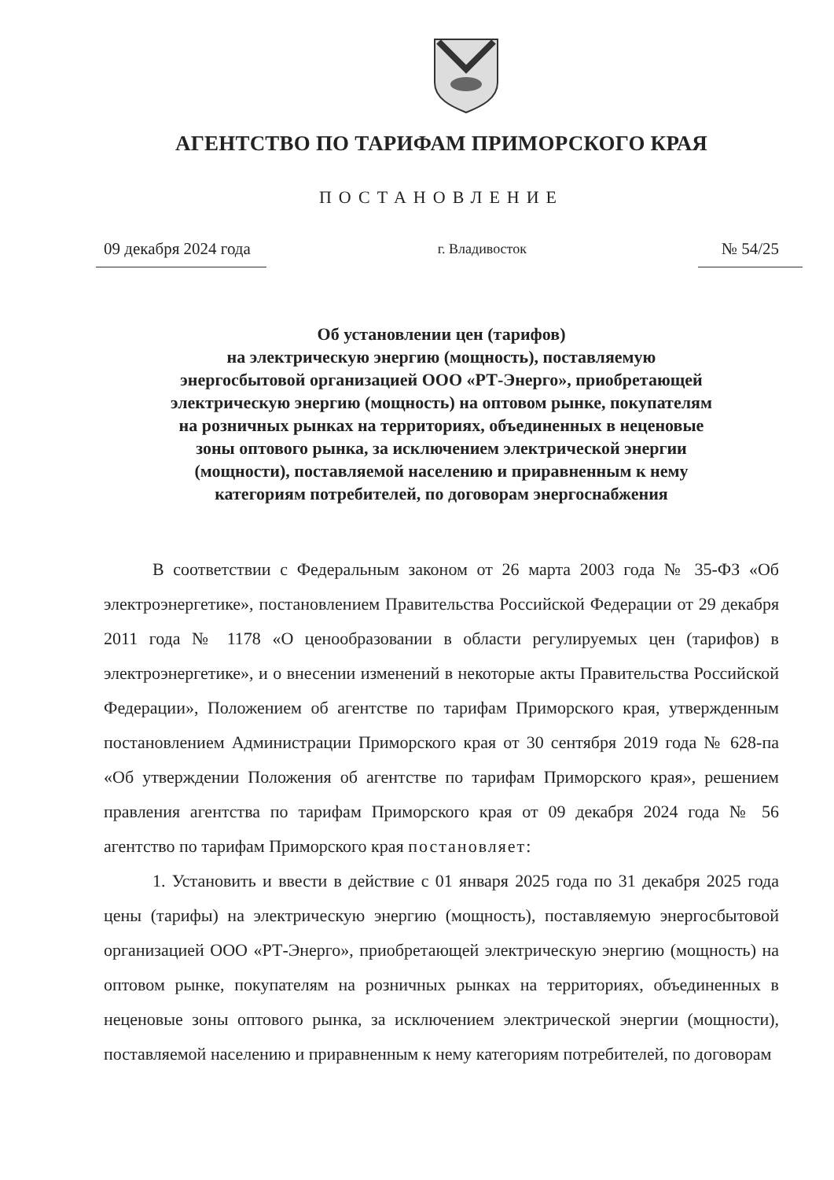АГЕНТСТВО ПО ТАРИФАМ ПРИМОРСКОГО КРАЯ
ПОСТАНОВЛЕНИЕ
09 декабря 2024 года г. Владивосток № 54/25
Об установлении цен (тарифов)
на электрическую энергию (мощность), поставляемую
энергосбытовой организацией ООО «РТ-Энерго», приобретающей
электрическую энергию (мощность) на оптовом рынке, покупателям
на розничных рынках на территориях, объединенных в неценовые
зоны оптового рынка, за исключением электрической энергии
(мощности), поставляемой населению и приравненным к нему
категориям потребителей, по договорам энергоснабжения
В соответствии с Федеральным законом от 26 марта 2003 года № 35-ФЗ «Об электроэнергетике», постановлением Правительства Российской Федерации от 29 декабря 2011 года № 1178 «О ценообразовании в области регулируемых цен (тарифов) в электроэнергетике», и о внесении изменений в некоторые акты Правительства Российской Федерации», Положением об агентстве по тарифам Приморского края, утвержденным постановлением Администрации Приморского края от 30 сентября 2019 года № 628-па «Об утверждении Положения об агентстве по тарифам Приморского края», решением правления агентства по тарифам Приморского края от 09 декабря 2024 года № 56 агентство по тарифам Приморского края постановляет:
1. Установить и ввести в действие с 01 января 2025 года по 31 декабря 2025 года цены (тарифы) на электрическую энергию (мощность), поставляемую энергосбытовой организацией ООО «РТ-Энерго», приобретающей электрическую энергию (мощность) на оптовом рынке, покупателям на розничных рынках на территориях, объединенных в неценовые зоны оптового рынка, за исключением электрической энергии (мощности), поставляемой населению и приравненным к нему категориям потребителей, по договорам